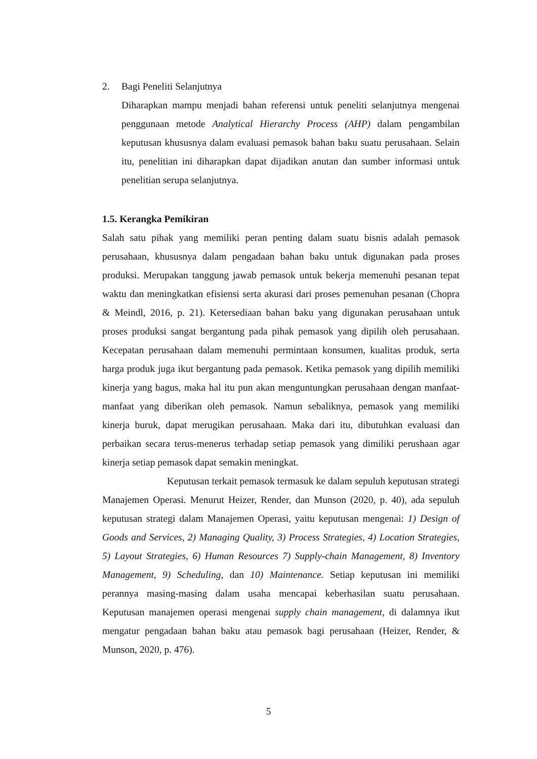2. Bagi Peneliti Selanjutnya
Diharapkan mampu menjadi bahan referensi untuk peneliti selanjutnya mengenai penggunaan metode Analytical Hierarchy Process (AHP) dalam pengambilan keputusan khususnya dalam evaluasi pemasok bahan baku suatu perusahaan. Selain itu, penelitian ini diharapkan dapat dijadikan anutan dan sumber informasi untuk penelitian serupa selanjutnya.
1.5. Kerangka Pemikiran
Salah satu pihak yang memiliki peran penting dalam suatu bisnis adalah pemasok perusahaan, khususnya dalam pengadaan bahan baku untuk digunakan pada proses produksi. Merupakan tanggung jawab pemasok untuk bekerja memenuhi pesanan tepat waktu dan meningkatkan efisiensi serta akurasi dari proses pemenuhan pesanan (Chopra & Meindl, 2016, p. 21). Ketersediaan bahan baku yang digunakan perusahaan untuk proses produksi sangat bergantung pada pihak pemasok yang dipilih oleh perusahaan. Kecepatan perusahaan dalam memenuhi permintaan konsumen, kualitas produk, serta harga produk juga ikut bergantung pada pemasok. Ketika pemasok yang dipilih memiliki kinerja yang bagus, maka hal itu pun akan menguntungkan perusahaan dengan manfaat-manfaat yang diberikan oleh pemasok. Namun sebaliknya, pemasok yang memiliki kinerja buruk, dapat merugikan perusahaan. Maka dari itu, dibutuhkan evaluasi dan perbaikan secara terus-menerus terhadap setiap pemasok yang dimiliki perushaan agar kinerja setiap pemasok dapat semakin meningkat.
Keputusan terkait pemasok termasuk ke dalam sepuluh keputusan strategi Manajemen Operasi. Menurut Heizer, Render, dan Munson (2020, p. 40), ada sepuluh keputusan strategi dalam Manajemen Operasi, yaitu keputusan mengenai: 1) Design of Goods and Services, 2) Managing Quality, 3) Process Strategies, 4) Location Strategies, 5) Layout Strategies, 6) Human Resources 7) Supply-chain Management, 8) Inventory Management, 9) Scheduling, dan 10) Maintenance. Setiap keputusan ini memiliki perannya masing-masing dalam usaha mencapai keberhasilan suatu perusahaan. Keputusan manajemen operasi mengenai supply chain management, di dalamnya ikut mengatur pengadaan bahan baku atau pemasok bagi perusahaan (Heizer, Render, & Munson, 2020, p. 476).
5